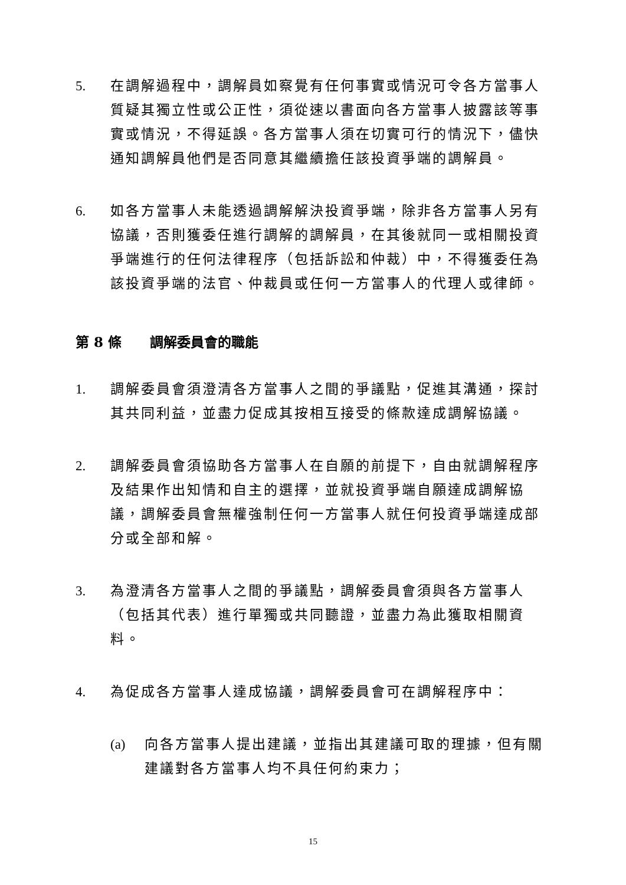5. 在調解過程中，調解員如察覺有任何事實或情況可令各方當事人質疑其獨立性或公正性，須從速以書面向各方當事人披露該等事實或情況，不得延誤。各方當事人須在切實可行的情況下，儘快通知調解員他們是否同意其繼續擔任該投資爭端的調解員。
6. 如各方當事人未能透過調解解決投資爭端，除非各方當事人另有協議，否則獲委任進行調解的調解員，在其後就同一或相關投資爭端進行的任何法律程序（包括訴訟和仲裁）中，不得獲委任為該投資爭端的法官、仲裁員或任何一方當事人的代理人或律師。
第 8 條 調解委員會的職能
1. 調解委員會須澄清各方當事人之間的爭議點，促進其溝通，探討其共同利益，並盡力促成其按相互接受的條款達成調解協議。
2. 調解委員會須協助各方當事人在自願的前提下，自由就調解程序及結果作出知情和自主的選擇，並就投資爭端自願達成調解協議，調解委員會無權強制任何一方當事人就任何投資爭端達成部分或全部和解。
3. 為澄清各方當事人之間的爭議點，調解委員會須與各方當事人（包括其代表）進行單獨或共同聽證，並盡力為此獲取相關資料。
4. 為促成各方當事人達成協議，調解委員會可在調解程序中：
(a) 向各方當事人提出建議，並指出其建議可取的理據，但有關建議對各方當事人均不具任何約束力；
15